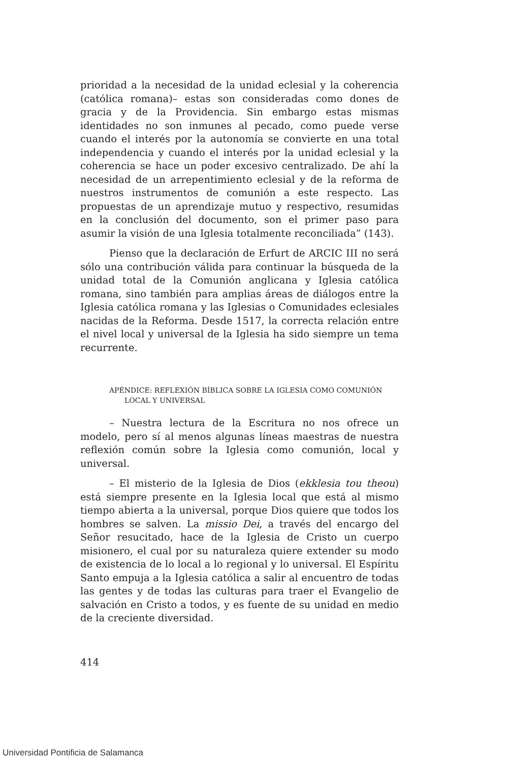prioridad a la necesidad de la unidad eclesial y la coherencia (católica romana)– estas son consideradas como dones de gracia y de la Providencia. Sin embargo estas mismas identidades no son inmunes al pecado, como puede verse cuando el interés por la autonomía se convierte en una total independencia y cuando el interés por la unidad eclesial y la coherencia se hace un poder excesivo centralizado. De ahí la necesidad de un arrepentimiento eclesial y de la reforma de nuestros instrumentos de comunión a este respecto. Las propuestas de un aprendizaje mutuo y respectivo, resumidas en la conclusión del documento, son el primer paso para asumir la visión de una Iglesia totalmente reconciliada” (143).
Pienso que la declaración de Erfurt de ARCIC III no será sólo una contribución válida para continuar la búsqueda de la unidad total de la Comunión anglicana y Iglesia católica romana, sino también para amplias áreas de diálogos entre la Iglesia católica romana y las Iglesias o Comunidades eclesiales nacidas de la Reforma. Desde 1517, la correcta relación entre el nivel local y universal de la Iglesia ha sido siempre un tema recurrente.
APÉNDICE: REFLEXIÓN BÍBLICA SOBRE LA IGLESIA COMO COMUNIÓN
LOCAL Y UNIVERSAL
– Nuestra lectura de la Escritura no nos ofrece un modelo, pero sí al menos algunas líneas maestras de nuestra reflexión común sobre la Iglesia como comunión, local y universal.
– El misterio de la Iglesia de Dios (ekklesia tou theou) está siempre presente en la Iglesia local que está al mismo tiempo abierta a la universal, porque Dios quiere que todos los hombres se salven. La missio Dei, a través del encargo del Señor resucitado, hace de la Iglesia de Cristo un cuerpo misionero, el cual por su naturaleza quiere extender su modo de existencia de lo local a lo regional y lo universal. El Espíritu Santo empuja a la Iglesia católica a salir al encuentro de todas las gentes y de todas las culturas para traer el Evangelio de salvación en Cristo a todos, y es fuente de su unidad en medio de la creciente diversidad.
414
Universidad Pontificia de Salamanca